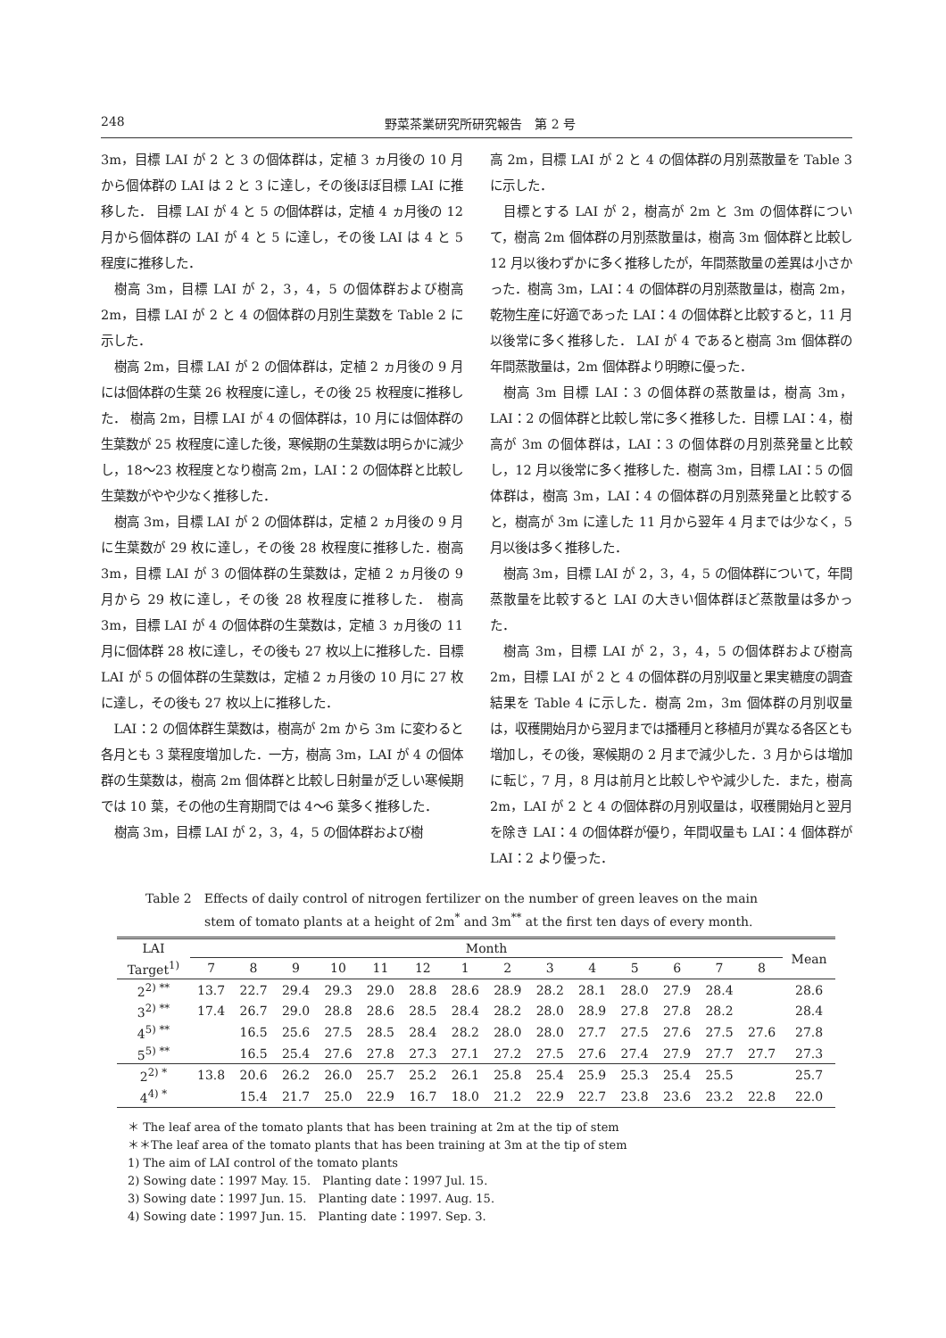248 野菜茶業研究所研究報告　第 2 号
3m，目標 LAI が 2 と 3 の個体群は，定植 3 ヵ月後の 10 月から個体群の LAI は 2 と 3 に達し，その後ほぼ目標 LAI に推移した． 目標 LAI が 4 と 5 の個体群は，定植 4 ヵ月後の 12 月から個体群の LAI が 4 と 5 に達し，その後 LAI は 4 と 5 程度に推移した．
樹高 3m，目標 LAI が 2，3，4，5 の個体群および樹高 2m，目標 LAI が 2 と 4 の個体群の月別生葉数を Table 2 に示した．
樹高 2m，目標 LAI が 2 の個体群は，定植 2 ヵ月後の 9 月には個体群の生葉 26 枚程度に達し，その後 25 枚程度に推移した． 樹高 2m，目標 LAI が 4 の個体群は，10 月には個体群の生葉数が 25 枚程度に達した後，寒候期の生葉数は明らかに減少し，18〜23 枚程度となり樹高 2m，LAI：2 の個体群と比較し生葉数がやや少なく推移した．
樹高 3m，目標 LAI が 2 の個体群は，定植 2 ヵ月後の 9 月に生葉数が 29 枚に達し，その後 28 枚程度に推移した．樹高 3m，目標 LAI が 3 の個体群の生葉数は，定植 2 ヵ月後の 9 月から 29 枚に達し，その後 28 枚程度に推移した． 樹高 3m，目標 LAI が 4 の個体群の生葉数は，定植 3 ヵ月後の 11 月に個体群 28 枚に達し，その後も 27 枚以上に推移した．目標 LAI が 5 の個体群の生葉数は，定植 2 ヵ月後の 10 月に 27 枚に達し，その後も 27 枚以上に推移した．
LAI：2 の個体群生葉数は，樹高が 2m から 3m に変わると各月とも 3 葉程度増加した．一方，樹高 3m，LAI が 4 の個体群の生葉数は，樹高 2m 個体群と比較し日射量が乏しい寒候期では 10 葉，その他の生育期間では 4〜6 葉多く推移した．
樹高 3m，目標 LAI が 2，3，4，5 の個体群および樹
高 2m，目標 LAI が 2 と 4 の個体群の月別蒸散量を Table 3 に示した．
目標とする LAI が 2，樹高が 2m と 3m の個体群について，樹高 2m 個体群の月別蒸散量は，樹高 3m 個体群と比較し 12 月以後わずかに多く推移したが，年間蒸散量の差異は小さかった．樹高 3m，LAI：4 の個体群の月別蒸散量は，樹高 2m，乾物生産に好適であった LAI：4 の個体群と比較すると，11 月以後常に多く推移した． LAI が 4 であると樹高 3m 個体群の年間蒸散量は，2m 個体群より明瞭に優った．
樹高 3m 目標 LAI：3 の個体群の蒸散量は，樹高 3m，LAI：2 の個体群と比較し常に多く推移した．目標 LAI：4，樹高が 3m の個体群は，LAI：3 の個体群の月別蒸発量と比較し，12 月以後常に多く推移した．樹高 3m，目標 LAI：5 の個体群は，樹高 3m，LAI：4 の個体群の月別蒸発量と比較すると，樹高が 3m に達した 11 月から翌年 4 月までは少なく，5 月以後は多く推移した．
樹高 3m，目標 LAI が 2，3，4，5 の個体群について，年間蒸散量を比較すると LAI の大きい個体群ほど蒸散量は多かった．
樹高 3m，目標 LAI が 2，3，4，5 の個体群および樹高 2m，目標 LAI が 2 と 4 の個体群の月別収量と果実糖度の調査結果を Table 4 に示した．樹高 2m，3m 個体群の月別収量は，収穫開始月から翌月までは播種月と移植月が異なる各区とも増加し，その後，寒候期の 2 月まで減少した．3 月からは増加に転じ，7 月，8 月は前月と比較しやや減少した．また，樹高 2m，LAI が 2 と 4 の個体群の月別収量は，収穫開始月と翌月を除き LAI：4 の個体群が優り，年間収量も LAI：4 個体群が LAI：2 より優った．
Table 2　Effects of daily control of nitrogen fertilizer on the number of green leaves on the main
stem of tomato plants at a height of 2m<sup>*</sup> and 3m<sup>**</sup> at the first ten days of every month.
| LAI | Month | | | | | | | | | | | | | | Mean |
| --- | --- | --- | --- | --- | --- | --- | --- | --- | --- | --- | --- | --- | --- | --- | --- |
| Target<sup>1)</sup> | 7 | 8 | 9 | 10 | 11 | 12 | 1 | 2 | 3 | 4 | 5 | 6 | 7 | 8 | |
| 2<sup>2) **</sup> | 13.7 | 22.7 | 29.4 | 29.3 | 29.0 | 28.8 | 28.6 | 28.9 | 28.2 | 28.1 | 28.0 | 27.9 | 28.4 | | 28.6 |
| 3<sup>2) **</sup> | 17.4 | 26.7 | 29.0 | 28.8 | 28.6 | 28.5 | 28.4 | 28.2 | 28.0 | 28.9 | 27.8 | 27.8 | 28.2 | | 28.4 |
| 4<sup>5) **</sup> | | 16.5 | 25.6 | 27.5 | 28.5 | 28.4 | 28.2 | 28.0 | 28.0 | 27.7 | 27.5 | 27.6 | 27.5 | 27.6 | 27.8 |
| 5<sup>5) **</sup> | | 16.5 | 25.4 | 27.6 | 27.8 | 27.3 | 27.1 | 27.2 | 27.5 | 27.6 | 27.4 | 27.9 | 27.7 | 27.7 | 27.3 |
| 2<sup>2) *</sup> | 13.8 | 20.6 | 26.2 | 26.0 | 25.7 | 25.2 | 26.1 | 25.8 | 25.4 | 25.9 | 25.3 | 25.4 | 25.5 | | 25.7 |
| 4<sup>4) *</sup> | | 15.4 | 21.7 | 25.0 | 22.9 | 16.7 | 18.0 | 21.2 | 22.9 | 22.7 | 23.8 | 23.6 | 23.2 | 22.8 | 22.0 |
＊ The leaf area of the tomato plants that has been training at 2m at the tip of stem
＊＊The leaf area of the tomato plants that has been training at 3m at the tip of stem
1) The aim of LAI control of the tomato plants
2) Sowing date：1997 May. 15.　Planting date：1997 Jul. 15.
3) Sowing date：1997 Jun. 15.　Planting date：1997. Aug. 15.
4) Sowing date：1997 Jun. 15.　Planting date：1997. Sep. 3.